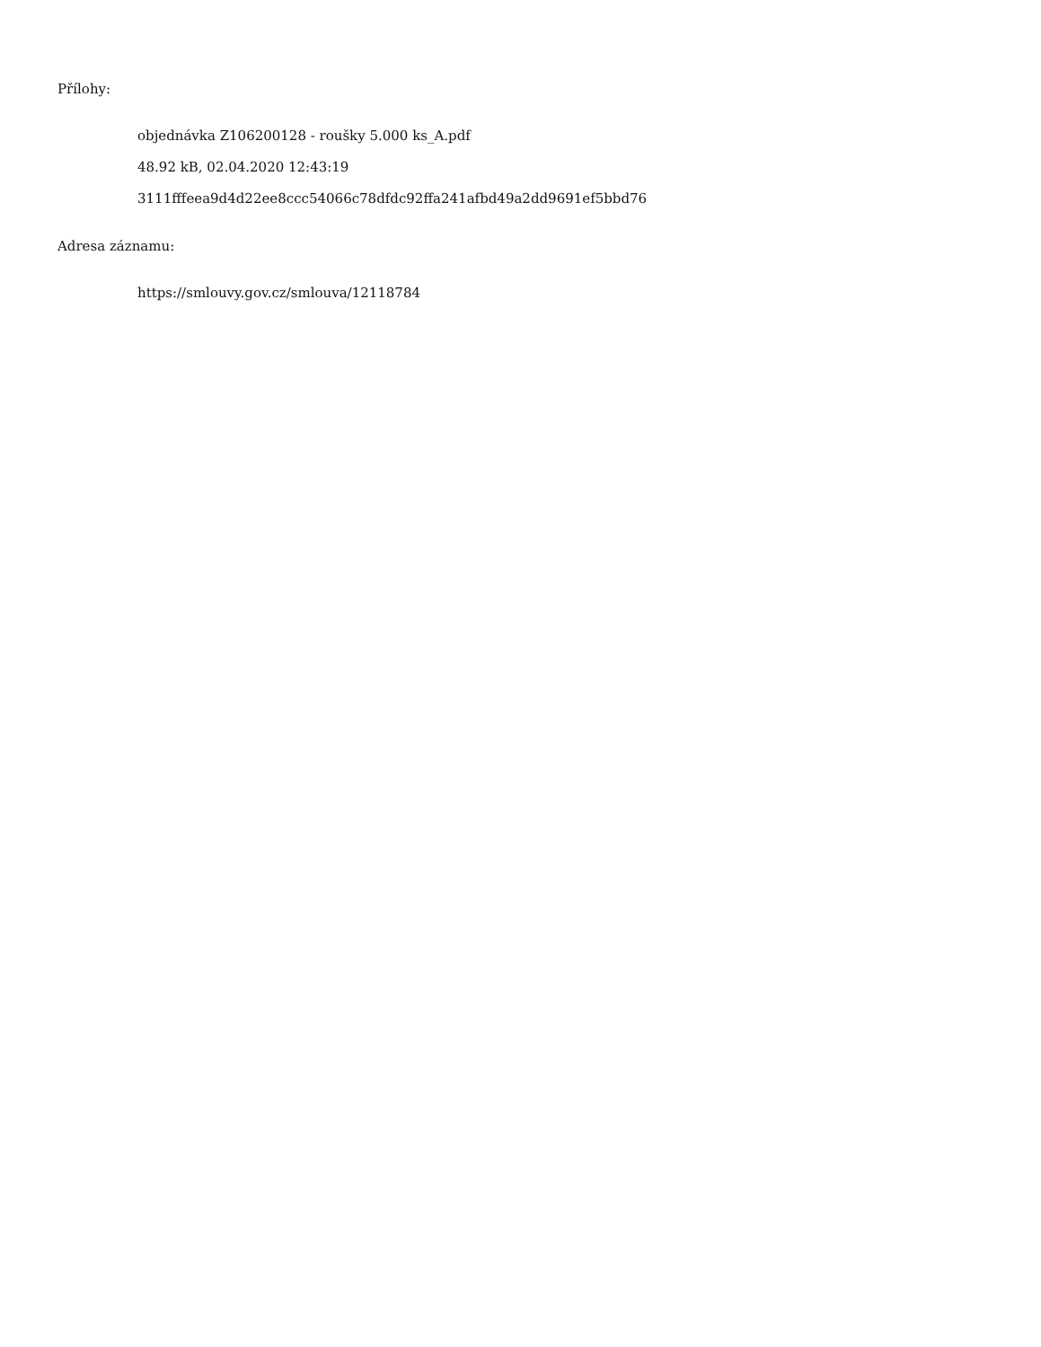Přílohy:
objednávka Z106200128 - roušky 5.000 ks_A.pdf
48.92 kB, 02.04.2020 12:43:19
3111fffeea9d4d22ee8ccc54066c78dfdc92ffa241afbd49a2dd9691ef5bbd76
Adresa záznamu:
https://smlouvy.gov.cz/smlouva/12118784